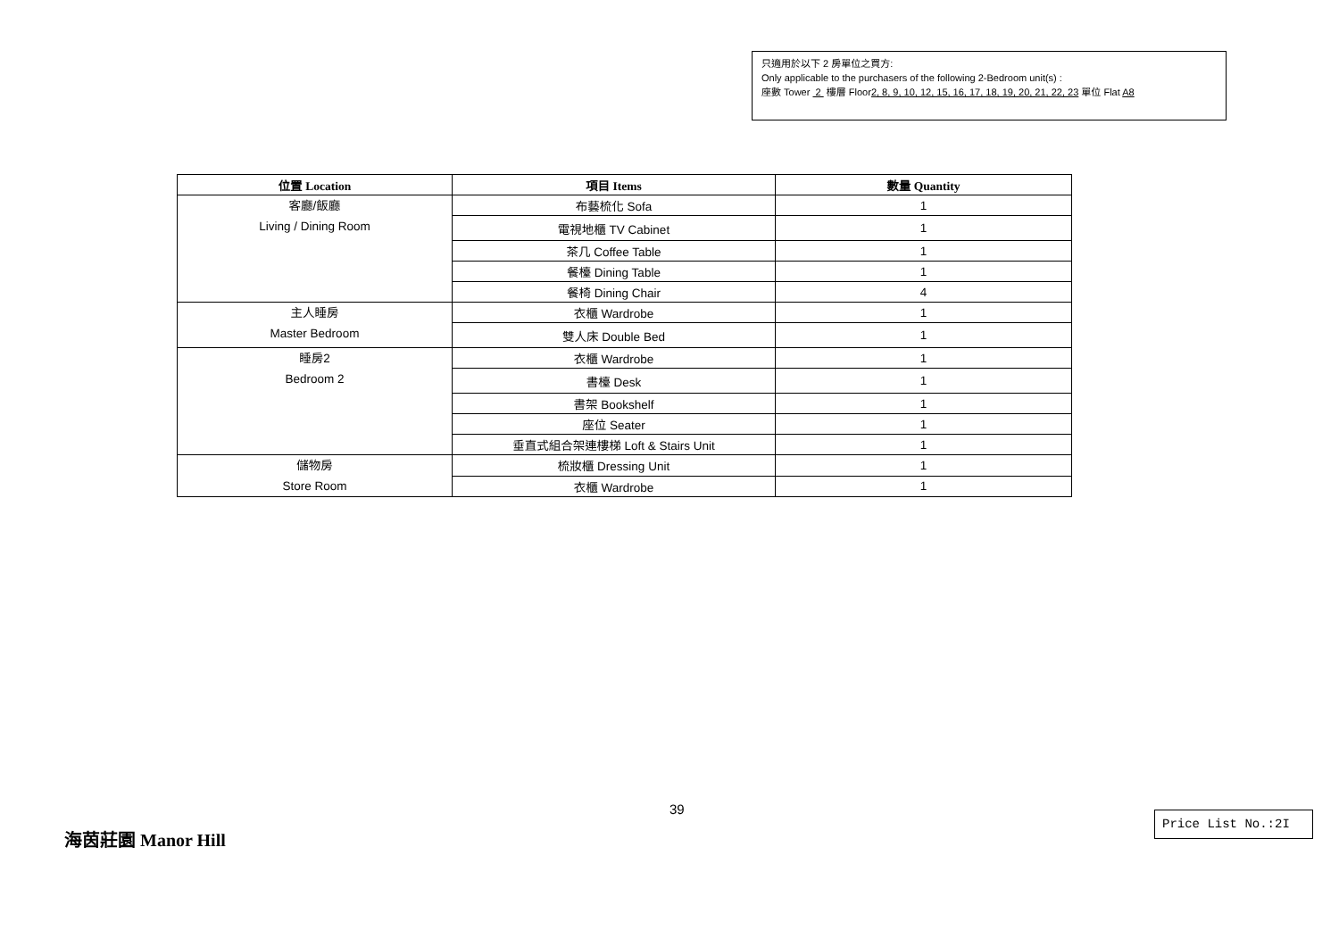只適用於以下 2 房單位之買方:
Only applicable to the purchasers of the following 2-Bedroom unit(s) :
座數 Tower 2 樓層 Floor2, 8, 9, 10, 12, 15, 16, 17, 18, 19, 20, 21, 22, 23 單位 Flat A8
| 位置 Location | 項目 Items | 數量 Quantity |
| --- | --- | --- |
| 客廳/飯廳 Living / Dining Room | 布藝梳化 Sofa | 1 |
| | 電視地櫃 TV Cabinet | 1 |
| | 茶几 Coffee Table | 1 |
| | 餐檯 Dining Table | 1 |
| | 餐椅 Dining Chair | 4 |
| 主人睡房 Master Bedroom | 衣櫃 Wardrobe | 1 |
| | 雙人床 Double Bed | 1 |
| 睡房2 Bedroom 2 | 衣櫃 Wardrobe | 1 |
| | 書檯 Desk | 1 |
| | 書架 Bookshelf | 1 |
| | 座位 Seater | 1 |
| | 垂直式組合架連樓梯 Loft & Stairs Unit | 1 |
| 儲物房 Store Room | 梳妝櫃 Dressing Unit | 1 |
| | 衣櫃 Wardrobe | 1 |
39
海茵莊園 Manor Hill
Price List No.:2I